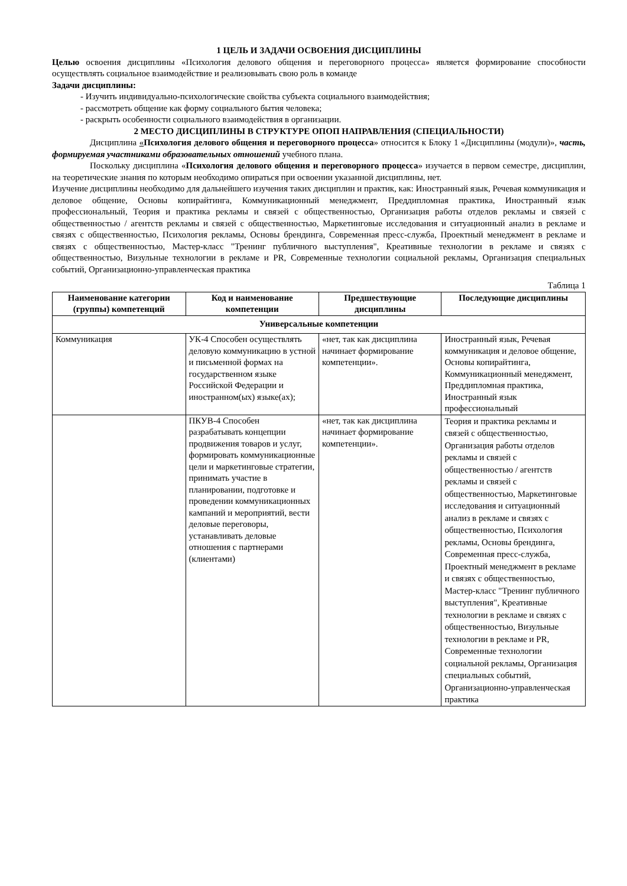1 ЦЕЛЬ И ЗАДАЧИ ОСВОЕНИЯ ДИСЦИПЛИНЫ
Целью освоения дисциплины «Психология делового общения и переговорного процесса» является формирование способности осуществлять социальное взаимодействие и реализовывать свою роль в команде
Задачи дисциплины:
- Изучить индивидуально-психологические свойства субъекта социального взаимодействия;
- рассмотреть общение как форму социального бытия человека;
- раскрыть особенности социального взаимодействия в организации.
2 МЕСТО ДИСЦИПЛИНЫ В СТРУКТУРЕ ОПОП НАПРАВЛЕНИЯ (СПЕЦИАЛЬНОСТИ)
Дисциплина «Психология делового общения и переговорного процесса» относится к Блоку 1 «Дисциплины (модули)», часть, формируемая участниками образовательных отношений учебного плана.
Поскольку дисциплина «Психология делового общения и переговорного процесса» изучается в первом семестре, дисциплин, на теоретические знания по которым необходимо опираться при освоении указанной дисциплины, нет.
Изучение дисциплины необходимо для дальнейшего изучения таких дисциплин и практик, как: Иностранный язык, Речевая коммуникация и деловое общение, Основы копирайтинга, Коммуникационный менеджмент, Преддипломная практика, Иностранный язык профессиональный, Теория и практика рекламы и связей с общественностью, Организация работы отделов рекламы и связей с общественностью / агентств рекламы и связей с общественностью, Маркетинговые исследования и ситуационный анализ в рекламе и связях с общественностью, Психология рекламы, Основы брендинга, Современная пресс-служба, Проектный менеджмент в рекламе и связях с общественностью, Мастер-класс "Тренинг публичного выступления", Креативные технологии в рекламе и связях с общественностью, Визульные технологии в рекламе и PR, Современные технологии социальной рекламы, Организация специальных событий, Организационно-управленческая практика
Таблица 1
| Наименование категории (группы) компетенций | Код и наименование компетенции | Предшествующие дисциплины | Последующие дисциплины |
| --- | --- | --- | --- |
| Универсальные компетенции | | | |
| Коммуникация | УК-4 Способен осуществлять деловую коммуникацию в устной и письменной формах на государственном языке Российской Федерации и иностранном(ых) языке(ах); | «нет, так как дисциплина начинает формирование компетенции». | Иностранный язык, Речевая коммуникация и деловое общение, Основы копирайтинга, Коммуникационный менеджмент, Преддипломная практика, Иностранный язык профессиональный |
| | ПКУВ-4 Способен разрабатывать концепции продвижения товаров и услуг, формировать коммуникационные цели и маркетинговые стратегии, принимать участие в планировании, подготовке и проведении коммуникационных кампаний и мероприятий, вести деловые переговоры, устанавливать деловые отношения с партнерами (клиентами) | «нет, так как дисциплина начинает формирование компетенции». | Теория и практика рекламы и связей с общественностью, Организация работы отделов рекламы и связей с общественностью / агентств рекламы и связей с общественностью, Маркетинговые исследования и ситуационный анализ в рекламе и связях с общественностью, Психология рекламы, Основы брендинга, Современная пресс-служба, Проектный менеджмент в рекламе и связях с общественностью, Мастер-класс "Тренинг публичного выступления", Креативные технологии в рекламе и связях с общественностью, Визульные технологии в рекламе и PR, Современные технологии социальной рекламы, Организация специальных событий, Организационно-управленческая практика |